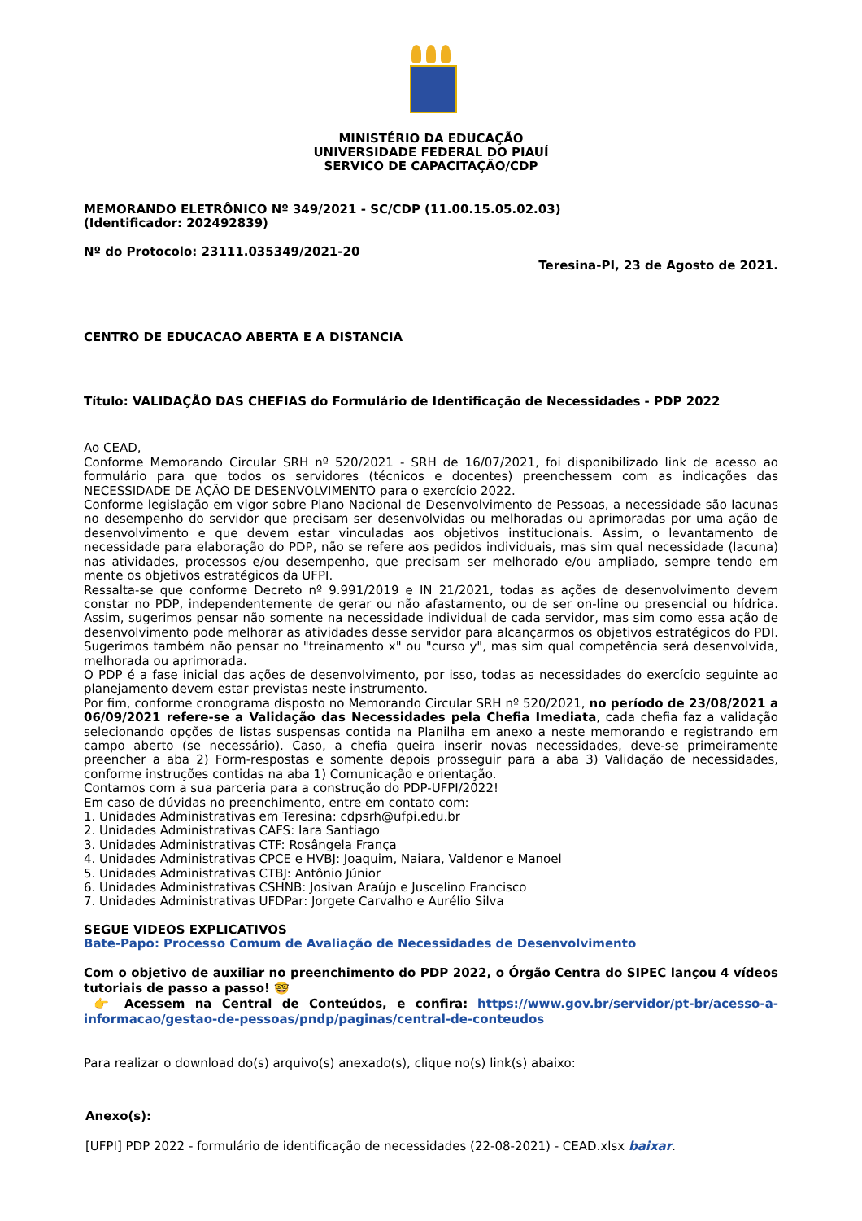MINISTÉRIO DA EDUCAÇÃO
UNIVERSIDADE FEDERAL DO PIAUÍ
SERVICO DE CAPACITAÇÃO/CDP
MEMORANDO ELETRÔNICO Nº 349/2021 - SC/CDP (11.00.15.05.02.03)
(Identificador: 202492839)
Nº do Protocolo: 23111.035349/2021-20
Teresina-PI, 23 de Agosto de 2021.
CENTRO DE EDUCACAO ABERTA E A DISTANCIA
Título: VALIDAÇÃO DAS CHEFIAS do Formulário de Identificação de Necessidades - PDP 2022
Ao CEAD,
Conforme Memorando Circular SRH nº 520/2021 - SRH de 16/07/2021, foi disponibilizado link de acesso ao formulário para que todos os servidores (técnicos e docentes) preenchessem com as indicações das NECESSIDADE DE AÇÃO DE DESENVOLVIMENTO para o exercício 2022.
Conforme legislação em vigor sobre Plano Nacional de Desenvolvimento de Pessoas, a necessidade são lacunas no desempenho do servidor que precisam ser desenvolvidas ou melhoradas ou aprimoradas por uma ação de desenvolvimento e que devem estar vinculadas aos objetivos institucionais. Assim, o levantamento de necessidade para elaboração do PDP, não se refere aos pedidos individuais, mas sim qual necessidade (lacuna) nas atividades, processos e/ou desempenho, que precisam ser melhorado e/ou ampliado, sempre tendo em mente os objetivos estratégicos da UFPI.
Ressalta-se que conforme Decreto nº 9.991/2019 e IN 21/2021, todas as ações de desenvolvimento devem constar no PDP, independentemente de gerar ou não afastamento, ou de ser on-line ou presencial ou hídrica. Assim, sugerimos pensar não somente na necessidade individual de cada servidor, mas sim como essa ação de desenvolvimento pode melhorar as atividades desse servidor para alcançarmos os objetivos estratégicos do PDI. Sugerimos também não pensar no "treinamento x" ou "curso y", mas sim qual competência será desenvolvida, melhorada ou aprimorada.
O PDP é a fase inicial das ações de desenvolvimento, por isso, todas as necessidades do exercício seguinte ao planejamento devem estar previstas neste instrumento.
Por fim, conforme cronograma disposto no Memorando Circular SRH nº 520/2021, no período de 23/08/2021 a 06/09/2021 refere-se a Validação das Necessidades pela Chefia Imediata, cada chefia faz a validação selecionando opções de listas suspensas contida na Planilha em anexo a neste memorando e registrando em campo aberto (se necessário). Caso, a chefia queira inserir novas necessidades, deve-se primeiramente preencher a aba 2) Form-respostas e somente depois prosseguir para a aba 3) Validação de necessidades, conforme instruções contidas na aba 1) Comunicação e orientação.
Contamos com a sua parceria para a construção do PDP-UFPI/2022!
Em caso de dúvidas no preenchimento, entre em contato com:
1. Unidades Administrativas em Teresina: cdpsrh@ufpi.edu.br
2. Unidades Administrativas CAFS: Iara Santiago
3. Unidades Administrativas CTF: Rosângela França
4. Unidades Administrativas CPCE e HVBJ: Joaquim, Naiara, Valdenor e Manoel
5. Unidades Administrativas CTBJ: Antônio Júnior
6. Unidades Administrativas CSHNB: Josivan Araújo e Juscelino Francisco
7. Unidades Administrativas UFDPar: Jorgete Carvalho e Aurélio Silva
SEGUE VIDEOS EXPLICATIVOS
Bate-Papo: Processo Comum de Avaliação de Necessidades de Desenvolvimento
Com o objetivo de auxiliar no preenchimento do PDP 2022, o Órgão Centra do SIPEC lançou 4 vídeos tutoriais de passo a passo! 🤓
👉 Acessem na Central de Conteúdos, e confira: https://www.gov.br/servidor/pt-br/acesso-a-informacao/gestao-de-pessoas/pndp/paginas/central-de-conteudos
Para realizar o download do(s) arquivo(s) anexado(s), clique no(s) link(s) abaixo:
Anexo(s):
[UFPI] PDP 2022 - formulário de identificação de necessidades (22-08-2021) - CEAD.xlsx baixar.